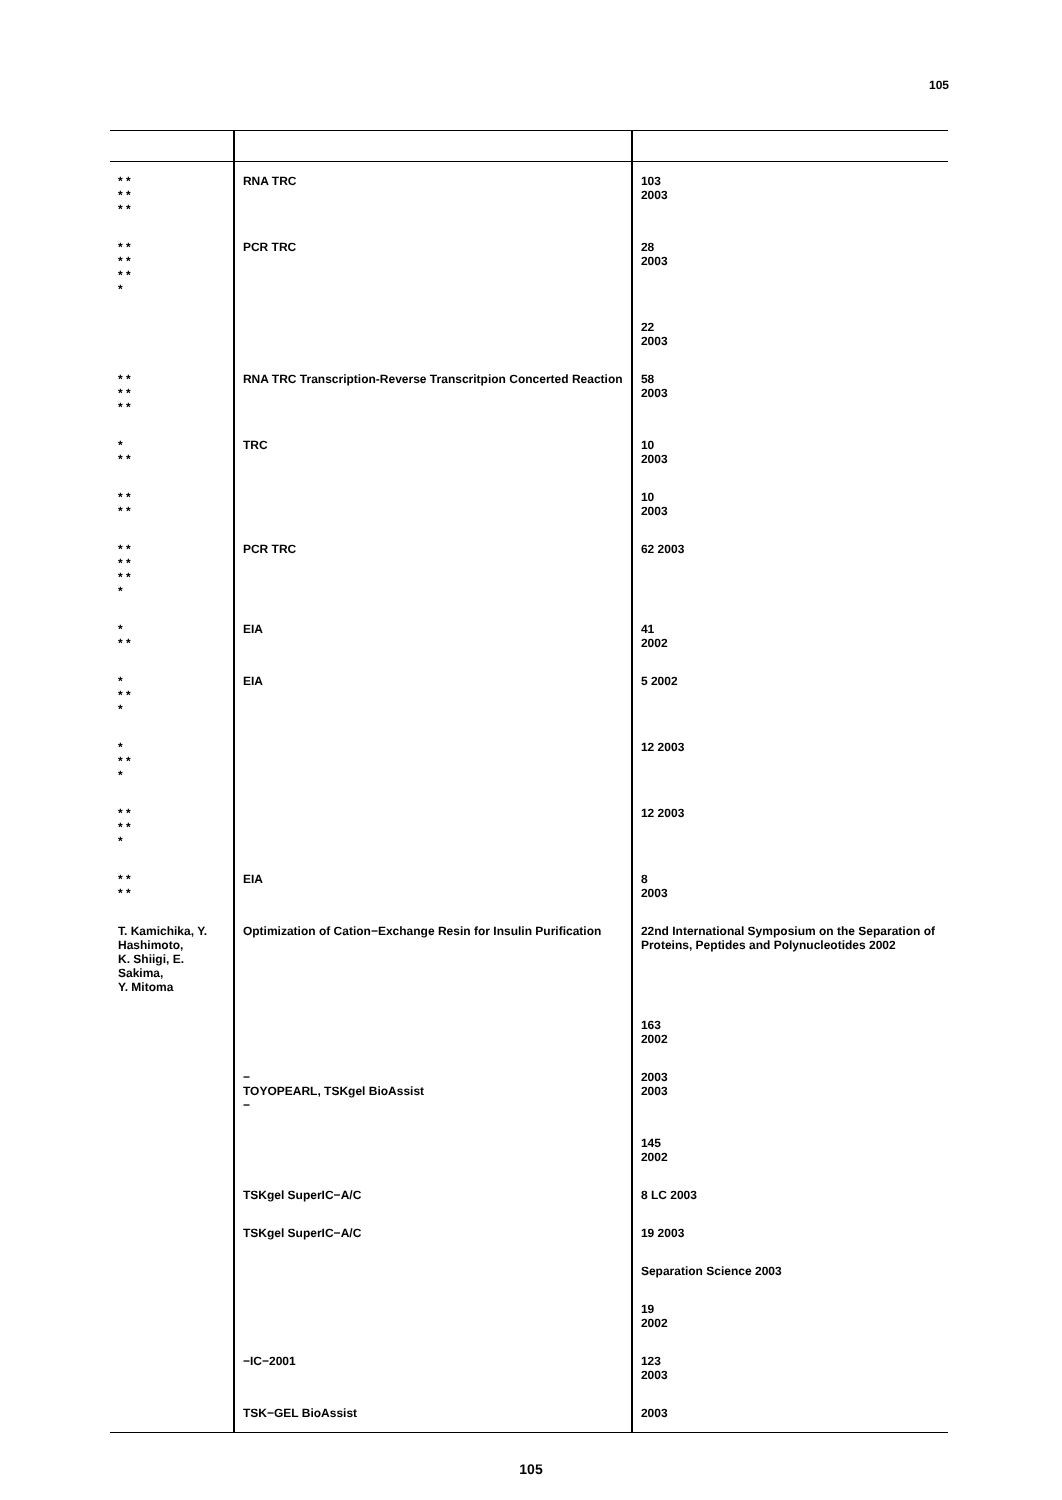105
| * * * * * * | RNA TRC | 103 2003 |
| * * * * * * * | PCR TRC | 28 2003 |
| | | 22 2003 |
| * * * * * * | RNA TRC Transcription-Reverse Transcritpion Concerted Reaction | 58 2003 |
| * * * | TRC | 10 2003 |
| * * * * | | 10 2003 |
| * * * * * * * | PCR TRC | 62 2003 |
| * * * | EIA | 41 2002 |
| * * * * | EIA | 5 2002 |
| * * * * | | 12 2003 |
| * * * * * | | 12 2003 |
| * * * * | EIA | 8 2003 |
| T. Kamichika, Y. Hashimoto, K. Shiigi, E. Sakima, Y. Mitoma | Optimization of Cation−Exchange Resin for Insulin Purification | 22nd International Symposium on the Separation of Proteins, Peptides and Polynucleotides 2002 |
| | | 163 2002 |
| | − TOYOPEARL, TSKgel BioAssist − | 2003 2003 |
| | | 145 2002 |
| | TSKgel SuperIC−A/C | 8 LC 2003 |
| | TSKgel SuperIC−A/C | 19 2003 |
| | | Separation Science 2003 |
| | | 19 2002 |
| | −IC−2001 | 123 2003 |
| | TSK−GEL BioAssist | 2003 |
105